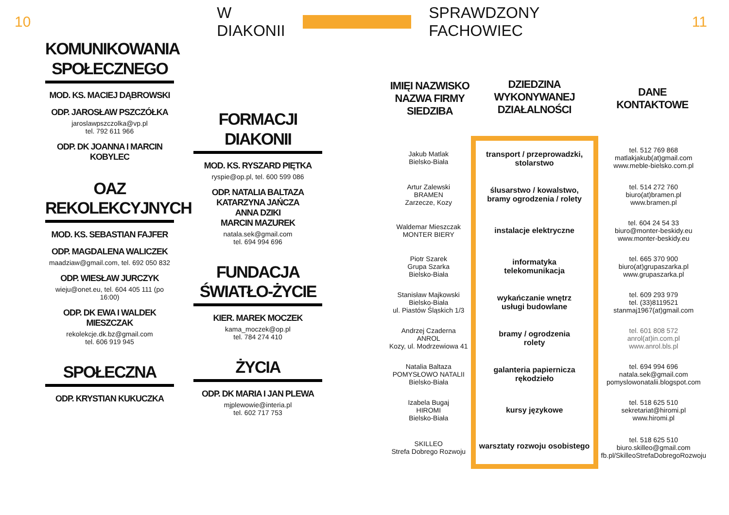10 W DIAKONII SPRAWDZONY FACHOWIEC 11
KOMUNIKOWANIA SPOŁECZNEGO
MOD. KS. MACIEJ DĄBROWSKI
ODP. JAROSŁAW PSZCZÓŁKA
jaroslawpszczolka@vp.pl
tel. 792 611 966
ODP. DK JOANNA I MARCIN KOBYLEC
OAZ REKOLEKCYJNYCH
MOD. KS. SEBASTIAN FAJFER
ODP. MAGDALENA WALICZEK
maadziaw@gmail.com, tel. 692 050 832
ODP. WIESŁAW JURCZYK
wieju@onet.eu, tel. 604 405 111 (po 16:00)
ODP. DK EWA I WALDEK MIESZCZAK
rekolekcje.dk.bz@gmail.com
tel. 606 919 945
SPOŁECZNA
ODP. KRYSTIAN KUKUCZKA
FORMACJI DIAKONII
MOD. KS. RYSZARD PIĘTKA
ryspie@op.pl, tel. 600 599 086
ODP. NATALIA BALTAZA
KATARZYNA JAŃCZA
ANNA DZIKI
MARCIN MAZUREK
natala.sek@gmail.com
tel. 694 994 696
FUNDACJA ŚWIATŁO-ŻYCIE
KIER. MAREK MOCZEK
kama_moczek@op.pl
tel. 784 274 410
ŻYCIA
ODP. DK MARIA I JAN PLEWA
mjplewowie@interia.pl
tel. 602 717 753
| IMIĘI NAZWISKO NAZWA FIRMY SIEDZIBA | DZIEDZINA WYKONYWANEJ DZIAŁALNOŚCI | DANE KONTAKTOWE |
| --- | --- | --- |
| Jakub Matlak Bielsko-Biała | transport / przeprowadzki, stolarstwo | tel. 512 769 868 matlakjakub(at)gmail.com www.meble-bielsko.com.pl |
| Artur Zalewski BRAMEN Zarzecze, Kozy | ślusarstwo / kowalstwo, bramy ogrodzenia / rolety | tel. 514 272 760 biuro(at)bramen.pl www.bramen.pl |
| Waldemar Mieszczak MONTER BIERY | instalacje elektryczne | tel. 604 24 54 33 biuro@monter-beskidy.eu www.monter-beskidy.eu |
| Piotr Szarek Grupa Szarka Bielsko-Biała | informatyka telekomunikacja | tel. 665 370 900 biuro(at)grupaszarka.pl www.grupaszarka.pl |
| Stanisław Majkowski Bielsko-Biała ul. Piastów Śląskich 1/3 | wykańczanie wnętrz usługi budowlane | tel. 609 293 979 tel. (33)8119521 stanmaj1967(at)gmail.com |
| Andrzej Czaderna ANROL Kozy, ul. Modrzewiowa 41 | bramy / ogrodzenia rolety | tel. 601 808 572 anrol(at)in.com.pl www.anrol.bls.pl |
| Natalia Baltaza POMYSŁOWO NATALII Bielsko-Biała | galanteria papiernicza rękodzieło | tel. 694 994 696 natala.sek@gmail.com pomyslowonatalii.blogspot.com |
| Izabela Bugaj HIROMI Bielsko-Biała | kursy językowe | tel. 518 625 510 sekretariat@hiromi.pl www.hiromi.pl |
| SKILLEO Strefa Dobrego Rozwoju | warsztaty rozwoju osobistego | tel. 518 625 510 biuro.skilleo@gmail.com fb.pl/SkilleoStrefaDobregoRozwoju |